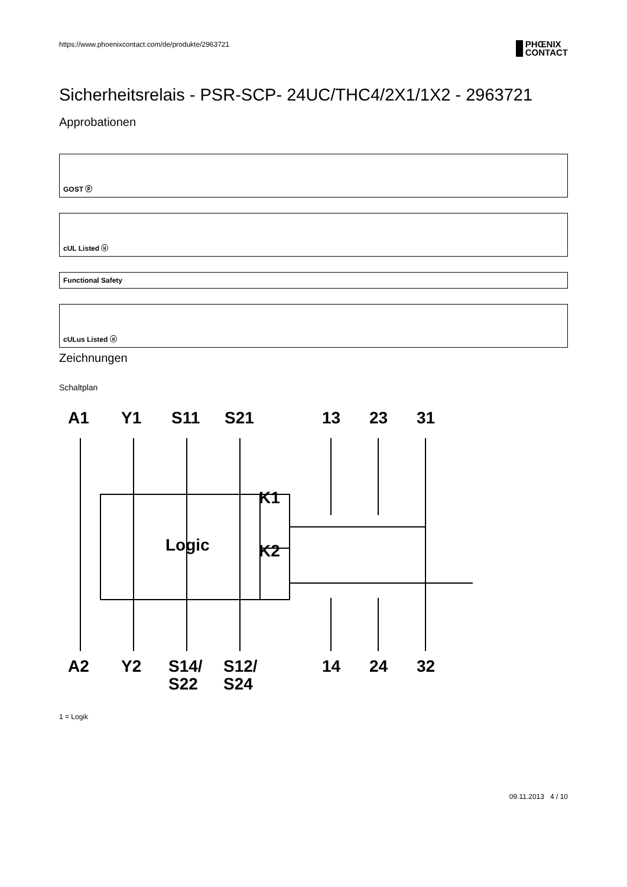https://www.phoenixcontact.com/de/produkte/2963721
PHŒNIX
CONTACT
Sicherheitsrelais - PSR-SCP- 24UC/THC4/2X1/1X2 - 2963721
Approbationen
GOST ⓟ
cUL Listed ⓤ
Functional Safety
cULus Listed ⓤ
Zeichnungen
Schaltplan
A1
Y1
S11
S21
13
23
31
A2
Y2
S14/
S12/
S22
S24
14
24
32
Logic
K1
K2
1 = Logik
09.11.2013 4 / 10